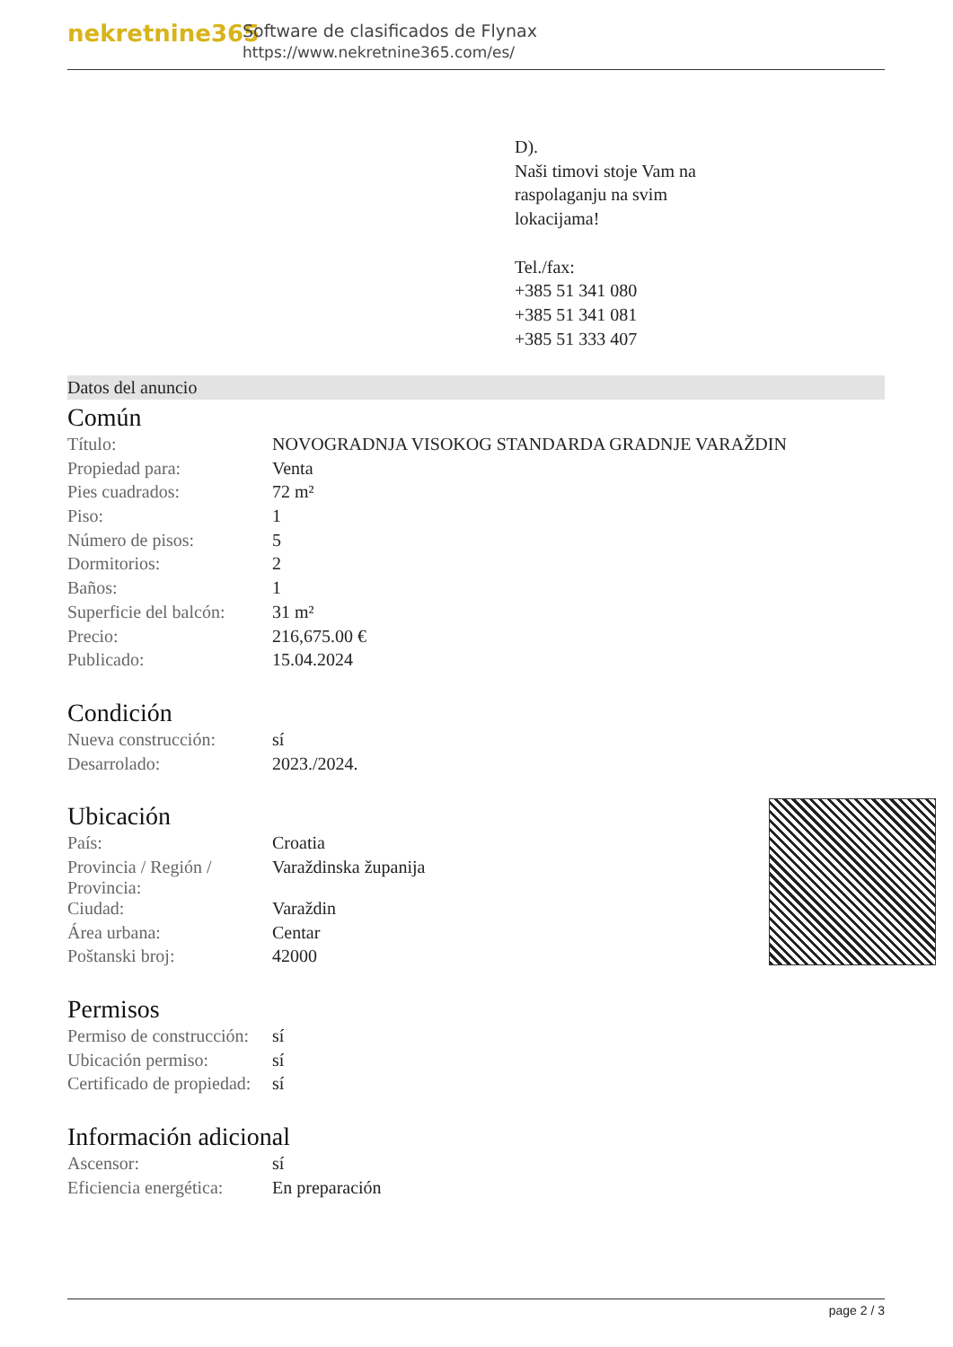nekretnine365
Software de clasificados de Flynax
https://www.nekretnine365.com/es/
D).
Naši timovi stoje Vam na
raspolaganju na svim
lokacijama!
Tel./fax:
+385 51 341 080
+385 51 341 081
+385 51 333 407
Datos del anuncio
Común
| Título: | NOVOGRADNJA VISOKOG STANDARDA GRADNJE VARAŽDIN |
| Propiedad para: | Venta |
| Pies cuadrados: | 72 m² |
| Piso: | 1 |
| Número de pisos: | 5 |
| Dormitorios: | 2 |
| Baños: | 1 |
| Superficie del balcón: | 31 m² |
| Precio: | 216,675.00 € |
| Publicado: | 15.04.2024 |
Condición
| Nueva construcción: | sí |
| Desarrolado: | 2023./2024. |
Ubicación
| País: | Croatia |
| Provincia / Región / Provincia: | Varaždinska županija |
| Ciudad: | Varaždin |
| Área urbana: | Centar |
| Poštanski broj: | 42000 |
Permisos
| Permiso de construcción: | sí |
| Ubicación permiso: | sí |
| Certificado de propiedad: | sí |
Información adicional
| Ascensor: | sí |
| Eficiencia energética: | En preparación |
page 2 / 3